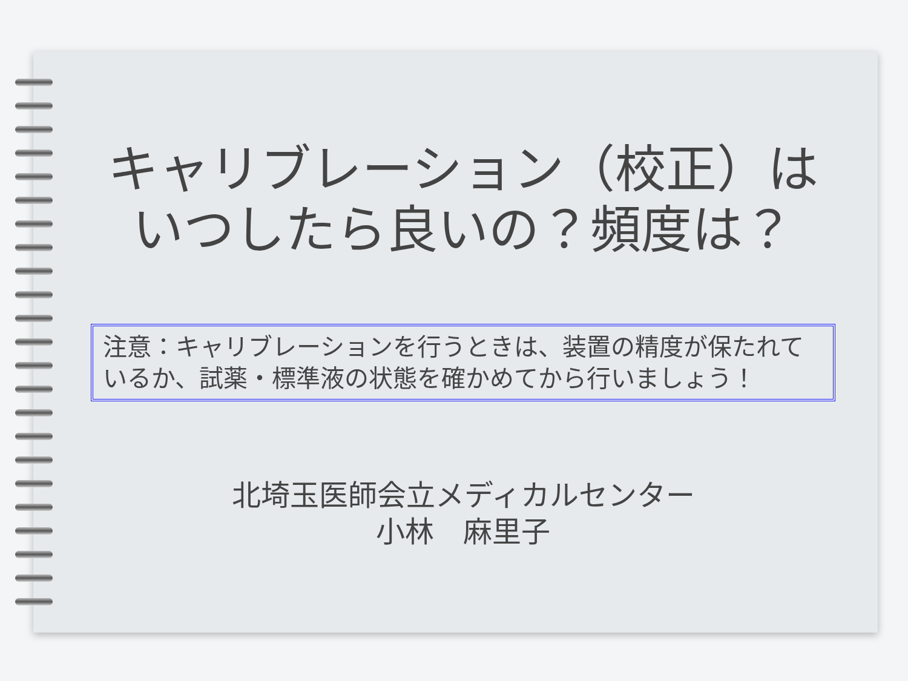キャリブレーション（校正）は
いつしたら良いの？頻度は？
注意：キャリブレーションを行うときは、装置の精度が保たれているか、試薬・標準液の状態を確かめてから行いましょう！
北埼玉医師会立メディカルセンター
小林　麻里子